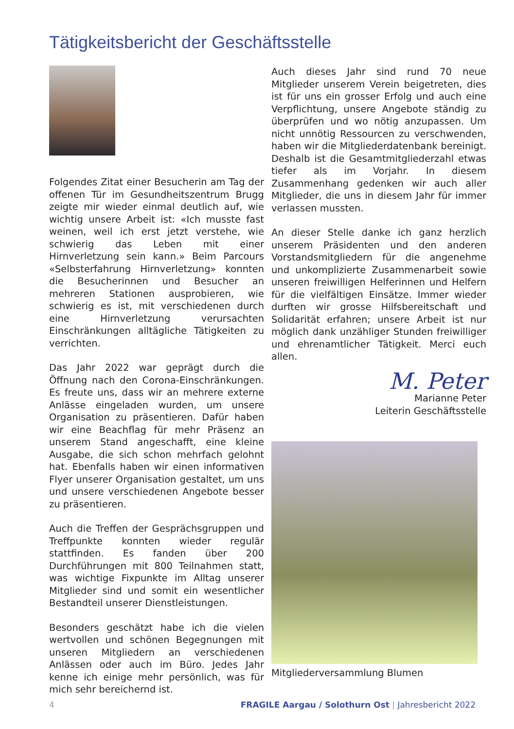Tätigkeitsbericht der Geschäftsstelle
Folgendes Zitat einer Besucherin am Tag der offenen Tür im Gesundheitszentrum Brugg zeigte mir wieder einmal deutlich auf, wie wichtig unsere Arbeit ist: «Ich musste fast weinen, weil ich erst jetzt verstehe, wie schwierig das Leben mit einer Hirnverletzung sein kann.» Beim Parcours «Selbsterfahrung Hirnverletzung» konnten die Besucherinnen und Besucher an mehreren Stationen ausprobieren, wie schwierig es ist, mit verschiedenen durch eine Hirnverletzung verursachten Einschränkungen alltägliche Tätigkeiten zu verrichten.
Das Jahr 2022 war geprägt durch die Öffnung nach den Corona-Einschränkungen. Es freute uns, dass wir an mehrere externe Anlässe eingeladen wurden, um unsere Organisation zu präsentieren. Dafür haben wir eine Beachflag für mehr Präsenz an unserem Stand angeschafft, eine kleine Ausgabe, die sich schon mehrfach gelohnt hat. Ebenfalls haben wir einen informativen Flyer unserer Organisation gestaltet, um uns und unsere verschiedenen Angebote besser zu präsentieren.
Auch die Treffen der Gesprächsgruppen und Treffpunkte konnten wieder regulär stattfinden. Es fanden über 200 Durchführungen mit 800 Teilnahmen statt, was wichtige Fixpunkte im Alltag unserer Mitglieder sind und somit ein wesentlicher Bestandteil unserer Dienstleistungen.
Besonders geschätzt habe ich die vielen wertvollen und schönen Begegnungen mit unseren Mitgliedern an verschiedenen Anlässen oder auch im Büro. Jedes Jahr kenne ich einige mehr persönlich, was für mich sehr bereichernd ist.
Auch dieses Jahr sind rund 70 neue Mitglieder unserem Verein beigetreten, dies ist für uns ein grosser Erfolg und auch eine Verpflichtung, unsere Angebote ständig zu überprüfen und wo nötig anzupassen. Um nicht unnötig Ressourcen zu verschwenden, haben wir die Mitgliederdatenbank bereinigt. Deshalb ist die Gesamtmitgliederzahl etwas tiefer als im Vorjahr. In diesem Zusammenhang gedenken wir auch aller Mitglieder, die uns in diesem Jahr für immer verlassen mussten.
An dieser Stelle danke ich ganz herzlich unserem Präsidenten und den anderen Vorstandsmitgliedern für die angenehme und unkomplizierte Zusammenarbeit sowie unseren freiwilligen Helferinnen und Helfern für die vielfältigen Einsätze. Immer wieder durften wir grosse Hilfsbereitschaft und Solidarität erfahren; unsere Arbeit ist nur möglich dank unzähliger Stunden freiwilliger und ehrenamtlicher Tätigkeit. Merci euch allen.
M. Peter
Marianne Peter
Leiterin Geschäftsstelle
Mitgliederversammlung Blumen
4 FRAGILE Aargau / Solothurn Ost | Jahresbericht 2022